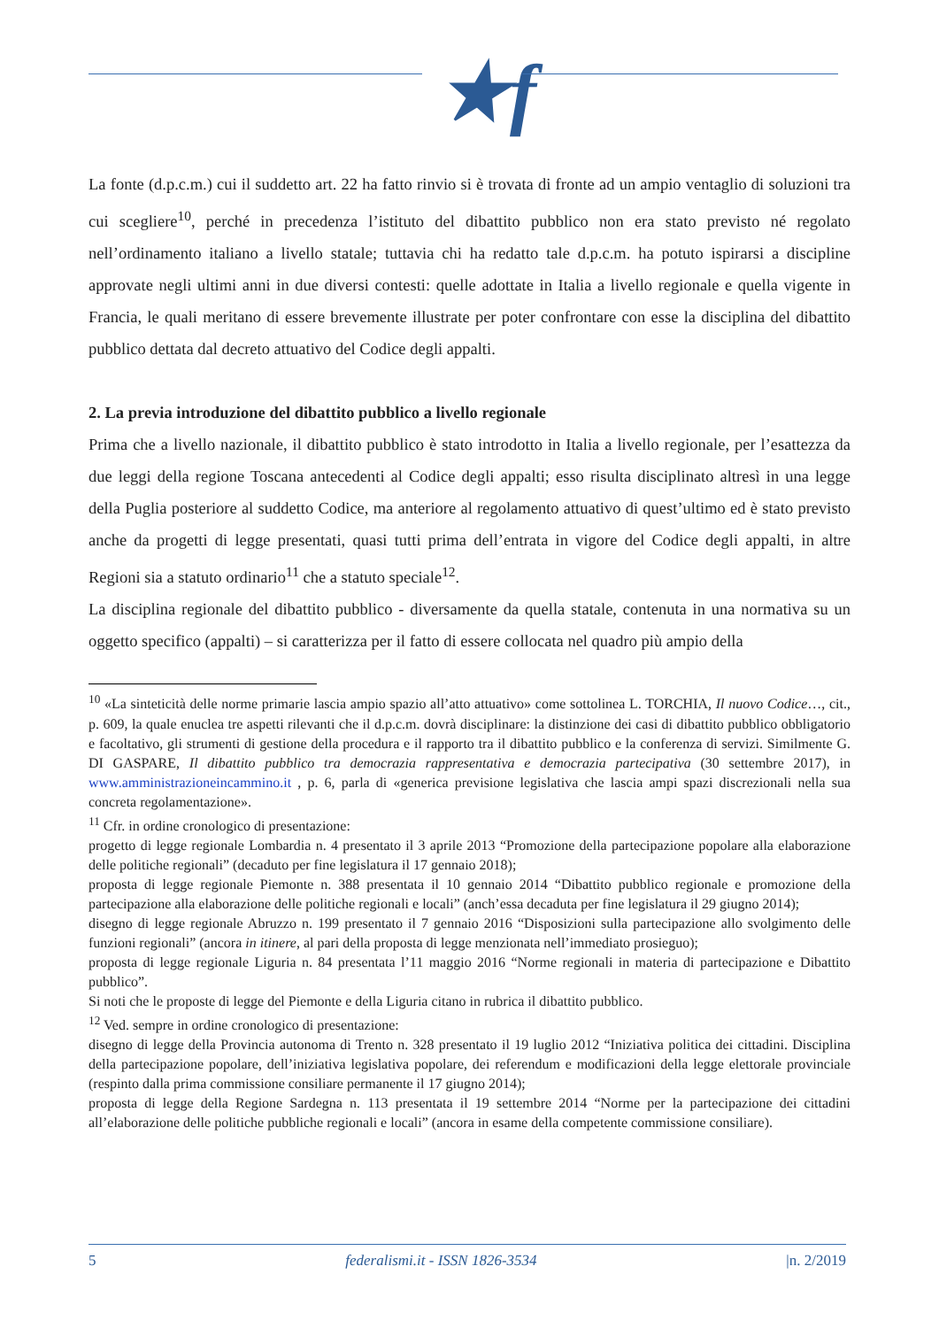★f
La fonte (d.p.c.m.) cui il suddetto art. 22 ha fatto rinvio si è trovata di fronte ad un ampio ventaglio di soluzioni tra cui scegliere<sup>10</sup>, perché in precedenza l’istituto del dibattito pubblico non era stato previsto né regolato nell’ordinamento italiano a livello statale; tuttavia chi ha redatto tale d.p.c.m. ha potuto ispirarsi a discipline approvate negli ultimi anni in due diversi contesti: quelle adottate in Italia a livello regionale e quella vigente in Francia, le quali meritano di essere brevemente illustrate per poter confrontare con esse la disciplina del dibattito pubblico dettata dal decreto attuativo del Codice degli appalti.
2. La previa introduzione del dibattito pubblico a livello regionale
Prima che a livello nazionale, il dibattito pubblico è stato introdotto in Italia a livello regionale, per l’esattezza da due leggi della regione Toscana antecedenti al Codice degli appalti; esso risulta disciplinato altresì in una legge della Puglia posteriore al suddetto Codice, ma anteriore al regolamento attuativo di quest’ultimo ed è stato previsto anche da progetti di legge presentati, quasi tutti prima dell’entrata in vigore del Codice degli appalti, in altre Regioni sia a statuto ordinario<sup>11</sup> che a statuto speciale<sup>12</sup>.
La disciplina regionale del dibattito pubblico - diversamente da quella statale, contenuta in una normativa su un oggetto specifico (appalti) – si caratterizza per il fatto di essere collocata nel quadro più ampio della
<sup>10</sup> «La sinteticità delle norme primarie lascia ampio spazio all’atto attuativo» come sottolinea L. TORCHIA, Il nuovo Codice…, cit., p. 609, la quale enuclea tre aspetti rilevanti che il d.p.c.m. dovrà disciplinare: la distinzione dei casi di dibattito pubblico obbligatorio e facoltativo, gli strumenti di gestione della procedura e il rapporto tra il dibattito pubblico e la conferenza di servizi. Similmente G. DI GASPARE, Il dibattito pubblico tra democrazia rappresentativa e democrazia partecipativa (30 settembre 2017), in www.amministrazioneincammino.it , p. 6, parla di «generica previsione legislativa che lascia ampi spazi discrezionali nella sua concreta regolamentazione».
<sup>11</sup> Cfr. in ordine cronologico di presentazione:
progetto di legge regionale Lombardia n. 4 presentato il 3 aprile 2013 “Promozione della partecipazione popolare alla elaborazione delle politiche regionali” (decaduto per fine legislatura il 17 gennaio 2018);
proposta di legge regionale Piemonte n. 388 presentata il 10 gennaio 2014 “Dibattito pubblico regionale e promozione della partecipazione alla elaborazione delle politiche regionali e locali” (anch’essa decaduta per fine legislatura il 29 giugno 2014);
disegno di legge regionale Abruzzo n. 199 presentato il 7 gennaio 2016 “Disposizioni sulla partecipazione allo svolgimento delle funzioni regionali” (ancora in itinere, al pari della proposta di legge menzionata nell’immediato prosieguo);
proposta di legge regionale Liguria n. 84 presentata l’11 maggio 2016 “Norme regionali in materia di partecipazione e Dibattito pubblico”.
Si noti che le proposte di legge del Piemonte e della Liguria citano in rubrica il dibattito pubblico.
<sup>12</sup> Ved. sempre in ordine cronologico di presentazione:
disegno di legge della Provincia autonoma di Trento n. 328 presentato il 19 luglio 2012 “Iniziativa politica dei cittadini. Disciplina della partecipazione popolare, dell’iniziativa legislativa popolare, dei referendum e modificazioni della legge elettorale provinciale (respinto dalla prima commissione consiliare permanente il 17 giugno 2014);
proposta di legge della Regione Sardegna n. 113 presentata il 19 settembre 2014 “Norme per la partecipazione dei cittadini all’elaborazione delle politiche pubbliche regionali e locali” (ancora in esame della competente commissione consiliare).
5 federalismi.it - ISSN 1826-3534 |n. 2/2019